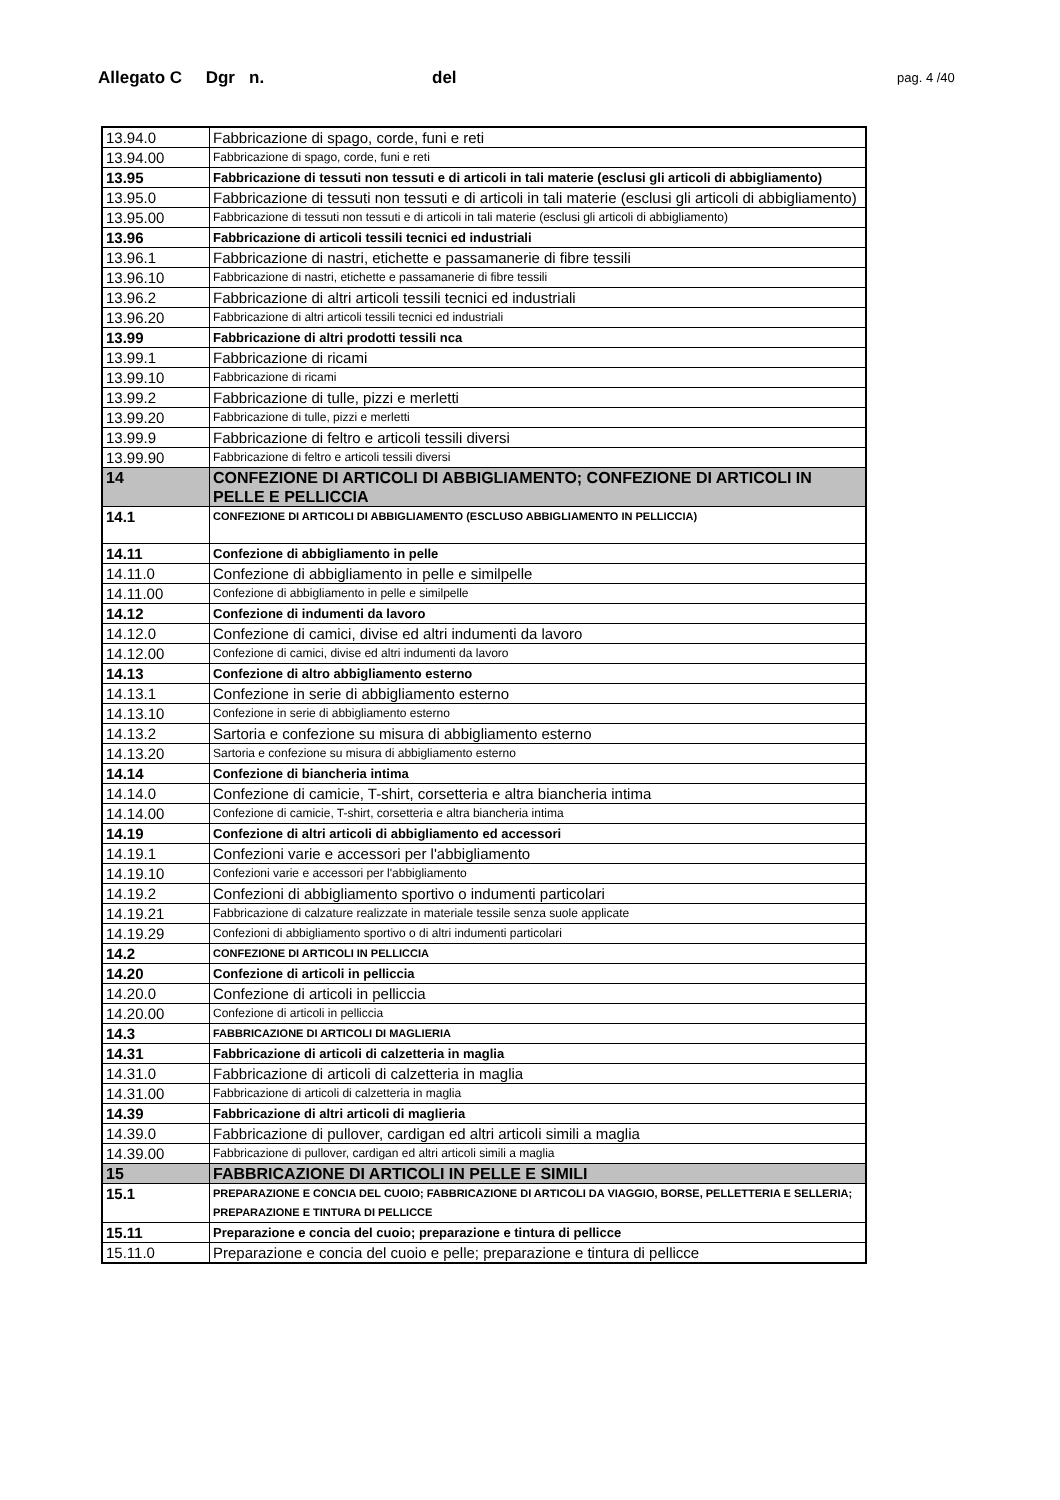Allegato C Dgr n. del pag. 4 /40
| 13.94.0 | Fabbricazione di spago, corde, funi e reti |
| 13.94.00 | Fabbricazione di spago, corde, funi e reti |
| 13.95 | Fabbricazione di tessuti non tessuti e di articoli in tali materie (esclusi gli articoli di abbigliamento) |
| 13.95.0 | Fabbricazione di tessuti non tessuti e di articoli in tali materie (esclusi gli articoli di abbigliamento) |
| 13.95.00 | Fabbricazione di tessuti non tessuti e di articoli in tali materie (esclusi gli articoli di abbigliamento) |
| 13.96 | Fabbricazione di articoli tessili tecnici ed industriali |
| 13.96.1 | Fabbricazione di nastri, etichette e passamanerie di fibre tessili |
| 13.96.10 | Fabbricazione di nastri, etichette e passamanerie di fibre tessili |
| 13.96.2 | Fabbricazione di altri articoli tessili tecnici ed industriali |
| 13.96.20 | Fabbricazione di altri articoli tessili tecnici ed industriali |
| 13.99 | Fabbricazione di altri prodotti tessili nca |
| 13.99.1 | Fabbricazione di ricami |
| 13.99.10 | Fabbricazione di ricami |
| 13.99.2 | Fabbricazione di tulle, pizzi e merletti |
| 13.99.20 | Fabbricazione di tulle, pizzi e merletti |
| 13.99.9 | Fabbricazione di feltro e articoli tessili diversi |
| 13.99.90 | Fabbricazione di feltro e articoli tessili diversi |
| 14 | CONFEZIONE DI ARTICOLI DI ABBIGLIAMENTO; CONFEZIONE DI ARTICOLI IN PELLE E PELLICCIA |
| 14.1 | CONFEZIONE DI ARTICOLI DI ABBIGLIAMENTO (ESCLUSO ABBIGLIAMENTO IN PELLICCIA) |
| 14.11 | Confezione di abbigliamento in pelle |
| 14.11.0 | Confezione di abbigliamento in pelle e similpelle |
| 14.11.00 | Confezione di abbigliamento in pelle e similpelle |
| 14.12 | Confezione di indumenti da lavoro |
| 14.12.0 | Confezione di camici, divise ed altri indumenti da lavoro |
| 14.12.00 | Confezione di camici, divise ed altri indumenti da lavoro |
| 14.13 | Confezione di altro abbigliamento esterno |
| 14.13.1 | Confezione in serie di abbigliamento esterno |
| 14.13.10 | Confezione in serie di abbigliamento esterno |
| 14.13.2 | Sartoria e confezione su misura di abbigliamento esterno |
| 14.13.20 | Sartoria e confezione su misura di abbigliamento esterno |
| 14.14 | Confezione di biancheria intima |
| 14.14.0 | Confezione di camicie, T-shirt, corsetteria e altra biancheria intima |
| 14.14.00 | Confezione di camicie, T-shirt, corsetteria e altra biancheria intima |
| 14.19 | Confezione di altri articoli di abbigliamento ed accessori |
| 14.19.1 | Confezioni varie e accessori per l'abbigliamento |
| 14.19.10 | Confezioni varie e accessori per l'abbigliamento |
| 14.19.2 | Confezioni di abbigliamento sportivo o indumenti particolari |
| 14.19.21 | Fabbricazione di calzature realizzate in materiale tessile senza suole applicate |
| 14.19.29 | Confezioni di abbigliamento sportivo o di altri indumenti particolari |
| 14.2 | CONFEZIONE DI ARTICOLI IN PELLICCIA |
| 14.20 | Confezione di articoli in pelliccia |
| 14.20.0 | Confezione di articoli in pelliccia |
| 14.20.00 | Confezione di articoli in pelliccia |
| 14.3 | FABBRICAZIONE DI ARTICOLI DI MAGLIERIA |
| 14.31 | Fabbricazione di articoli di calzetteria in maglia |
| 14.31.0 | Fabbricazione di articoli di calzetteria in maglia |
| 14.31.00 | Fabbricazione di articoli di calzetteria in maglia |
| 14.39 | Fabbricazione di altri articoli di maglieria |
| 14.39.0 | Fabbricazione di pullover, cardigan ed altri articoli simili a maglia |
| 14.39.00 | Fabbricazione di pullover, cardigan ed altri articoli simili a maglia |
| 15 | FABBRICAZIONE DI ARTICOLI IN PELLE E SIMILI |
| 15.1 | PREPARAZIONE E CONCIA DEL CUOIO; FABBRICAZIONE DI ARTICOLI DA VIAGGIO, BORSE, PELLETTERIA E SELLERIA; PREPARAZIONE E TINTURA DI PELLICCE |
| 15.11 | Preparazione e concia del cuoio; preparazione e tintura di pellicce |
| 15.11.0 | Preparazione e concia del cuoio e pelle; preparazione e tintura di pellicce |